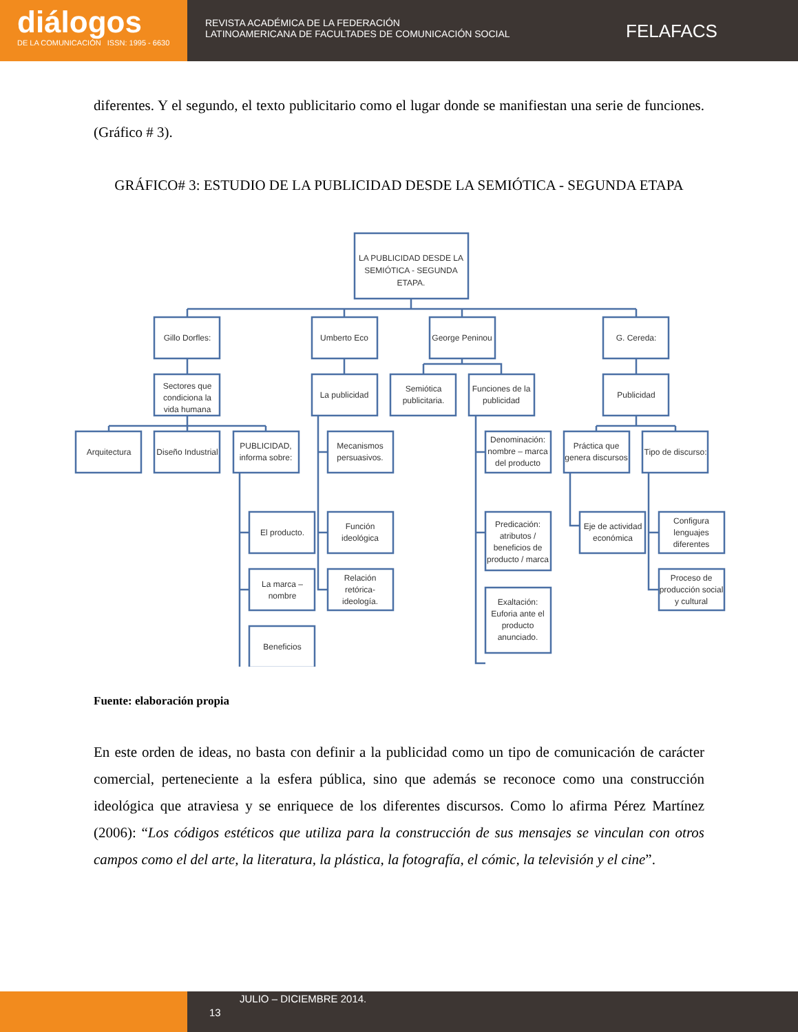diálogos
DE LA COMUNICACIÓN ISSN: 1995 - 6630
REVISTA ACADÉMICA DE LA FEDERACIÓN
LATINOAMERICANA DE FACULTADES DE COMUNICACIÓN SOCIAL
FELAFACS
diferentes. Y el segundo, el texto publicitario como el lugar donde se manifiestan una serie de funciones. (Gráfico # 3).
GRÁFICO# 3: ESTUDIO DE LA PUBLICIDAD DESDE LA SEMIÓTICA - SEGUNDA ETAPA
LA PUBLICIDAD DESDE LA
SEMIÓTICA - SEGUNDA
ETAPA.
Gillo Dorfles:
Umberto Eco
George Peninou
G. Cereda:
Sectores que
condiciona la
vida humana
La publicidad
Semiótica
publicitaria.
Funciones de la
publicidad
Publicidad
Arquitectura
Diseño Industrial
PUBLICIDAD,
informa sobre:
Mecanismos
persuasivos.
Denominación:
nombre – marca
del producto
Práctica que
genera discursos
Tipo de discurso:
El producto.
Función
ideológica
Predicación:
atributos /
beneficios de
producto / marca
Eje de actividad
económica
Configura
lenguajes
diferentes
La marca –
nombre
Relación
retórica-
ideología.
Exaltación:
Euforia ante el
producto
anunciado.
Proceso de
producción social
y cultural
Beneficios
Fuente: elaboración propia
En este orden de ideas, no basta con definir a la publicidad como un tipo de comunicación de carácter comercial, perteneciente a la esfera pública, sino que además se reconoce como una construcción ideológica que atraviesa y se enriquece de los diferentes discursos. Como lo afirma Pérez Martínez (2006): “Los códigos estéticos que utiliza para la construcción de sus mensajes se vinculan con otros campos como el del arte, la literatura, la plástica, la fotografía, el cómic, la televisión y el cine”.
JULIO – DICIEMBRE 2014.
13